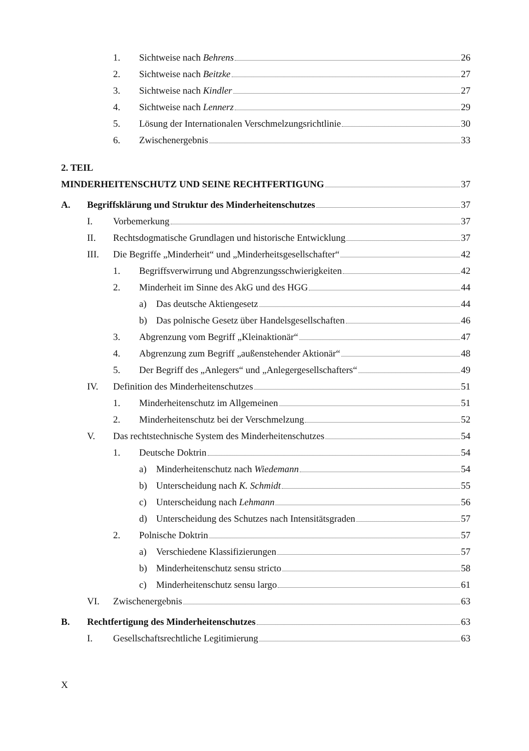1. Sichtweise nach Behrens 26
2. Sichtweise nach Beitzke 27
3. Sichtweise nach Kindler 27
4. Sichtweise nach Lennerz 29
5. Lösung der Internationalen Verschmelzungsrichtlinie 30
6. Zwischenergebnis 33
2. TEIL
MINDERHEITENSCHUTZ UND SEINE RECHTFERTIGUNG 37
A. Begriffsklärung und Struktur des Minderheitenschutzes 37
I. Vorbemerkung 37
II. Rechtsdogmatische Grundlagen und historische Entwicklung 37
III. Die Begriffe „Minderheit“ und „Minderheitsgesellschafter“ 42
1. Begriffsverwirrung und Abgrenzungsschwierigkeiten 42
2. Minderheit im Sinne des AkG und des HGG 44
a) Das deutsche Aktiengesetz 44
b) Das polnische Gesetz über Handelsgesellschaften 46
3. Abgrenzung vom Begriff „Kleinaktionär“ 47
4. Abgrenzung zum Begriff „außenstehender Aktionär“ 48
5. Der Begriff des „Anlegers“ und „Anlegergesellschafters“ 49
IV. Definition des Minderheitenschutzes 51
1. Minderheitenschutz im Allgemeinen 51
2. Minderheitenschutz bei der Verschmelzung 52
V. Das rechtstechnische System des Minderheitenschutzes 54
1. Deutsche Doktrin 54
a) Minderheitenschutz nach Wiedemann 54
b) Unterscheidung nach K. Schmidt 55
c) Unterscheidung nach Lehmann 56
d) Unterscheidung des Schutzes nach Intensitätsgraden 57
2. Polnische Doktrin 57
a) Verschiedene Klassifizierungen 57
b) Minderheitenschutz sensu stricto 58
c) Minderheitenschutz sensu largo 61
VI. Zwischenergebnis 63
B. Rechtfertigung des Minderheitenschutzes 63
I. Gesellschaftsrechtliche Legitimierung 63
X